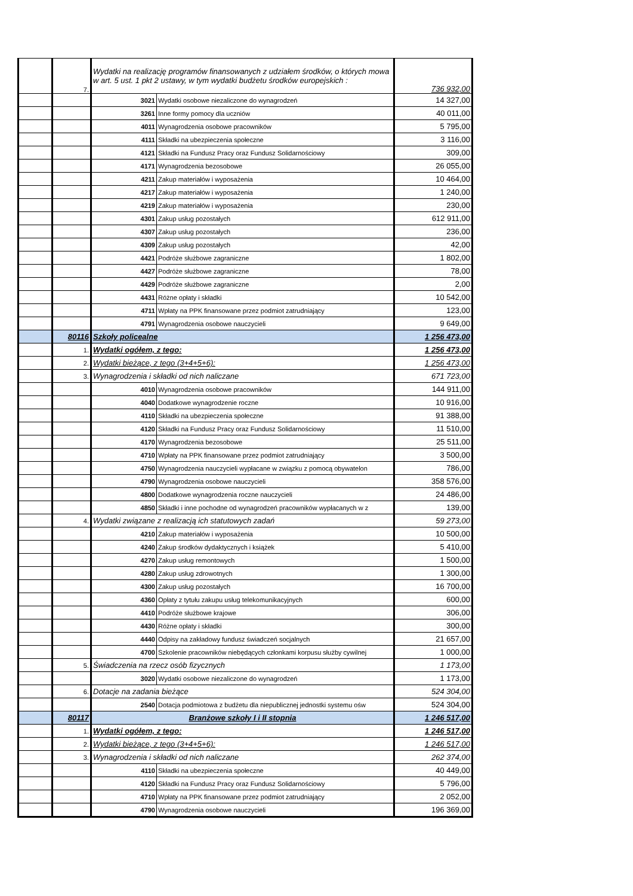| | 7. | Wydatki na realizację programów finansowanych z udziałem środków, o których mowa w art. 5 ust. 1 pkt 2 ustawy, w tym wydatki budżetu środków europejskich : | | 736 932,00 |
| | | 3021 | Wydatki osobowe niezaliczone do wynagrodzeń | 14 327,00 |
| | | 3261 | Inne formy pomocy dla uczniów | 40 011,00 |
| | | 4011 | Wynagrodzenia osobowe pracowników | 5 795,00 |
| | | 4111 | Składki na ubezpieczenia społeczne | 3 116,00 |
| | | 4121 | Składki na Fundusz Pracy oraz Fundusz Solidarnościowy | 309,00 |
| | | 4171 | Wynagrodzenia bezosobowe | 26 055,00 |
| | | 4211 | Zakup materiałów i wyposażenia | 10 464,00 |
| | | 4217 | Zakup materiałów i wyposażenia | 1 240,00 |
| | | 4219 | Zakup materiałów i wyposażenia | 230,00 |
| | | 4301 | Zakup usług pozostałych | 612 911,00 |
| | | 4307 | Zakup usług pozostałych | 236,00 |
| | | 4309 | Zakup usług pozostałych | 42,00 |
| | | 4421 | Podróże służbowe zagraniczne | 1 802,00 |
| | | 4427 | Podróże służbowe zagraniczne | 78,00 |
| | | 4429 | Podróże służbowe zagraniczne | 2,00 |
| | | 4431 | Różne opłaty i składki | 10 542,00 |
| | | 4711 | Wpłaty na PPK finansowane przez podmiot zatrudniający | 123,00 |
| | | 4791 | Wynagrodzenia osobowe nauczycieli | 9 649,00 |
| | 80116 | Szkoły policealne | | 1 256 473,00 |
| | 1. | Wydatki ogółem, z tego: | | 1 256 473,00 |
| | 2. | Wydatki bieżące, z tego (3+4+5+6): | | 1 256 473,00 |
| | 3. | Wynagrodzenia i składki od nich naliczane | | 671 723,00 |
| | | 4010 | Wynagrodzenia osobowe pracowników | 144 911,00 |
| | | 4040 | Dodatkowe wynagrodzenie roczne | 10 916,00 |
| | | 4110 | Składki na ubezpieczenia społeczne | 91 388,00 |
| | | 4120 | Składki na Fundusz Pracy oraz Fundusz Solidarnościowy | 11 510,00 |
| | | 4170 | Wynagrodzenia bezosobowe | 25 511,00 |
| | | 4710 | Wpłaty na PPK finansowane przez podmiot zatrudniający | 3 500,00 |
| | | 4750 | Wynagrodzenia nauczycieli wypłacane w związku z pomocą obywatelon | 786,00 |
| | | 4790 | Wynagrodzenia osobowe nauczycieli | 358 576,00 |
| | | 4800 | Dodatkowe wynagrodzenia roczne nauczycieli | 24 486,00 |
| | | 4850 | Składki i inne pochodne od wynagrodzeń pracowników wypłacanych w z | 139,00 |
| | 4. | Wydatki związane z realizacją ich statutowych zadań | | 59 273,00 |
| | | 4210 | Zakup materiałów i wyposażenia | 10 500,00 |
| | | 4240 | Zakup środków dydaktycznych i książek | 5 410,00 |
| | | 4270 | Zakup usług remontowych | 1 500,00 |
| | | 4280 | Zakup usług zdrowotnych | 1 300,00 |
| | | 4300 | Zakup usług pozostałych | 16 700,00 |
| | | 4360 | Opłaty z tytułu zakupu usług telekomunikacyjnych | 600,00 |
| | | 4410 | Podróże służbowe krajowe | 306,00 |
| | | 4430 | Różne opłaty i składki | 300,00 |
| | | 4440 | Odpisy na zakładowy fundusz świadczeń socjalnych | 21 657,00 |
| | | 4700 | Szkolenie pracowników niebędących członkami korpusu służby cywilnej | 1 000,00 |
| | 5. | Świadczenia na rzecz osób fizycznych | | 1 173,00 |
| | | 3020 | Wydatki osobowe niezaliczone do wynagrodzeń | 1 173,00 |
| | 6. | Dotacje na zadania bieżące | | 524 304,00 |
| | | 2540 | Dotacja podmiotowa z budżetu dla niepublicznej jednostki systemu ośw | 524 304,00 |
| | 80117 | Branżowe szkoły I i II stopnia | | 1 246 517,00 |
| | 1. | Wydatki ogółem, z tego: | | 1 246 517,00 |
| | 2. | Wydatki bieżące, z tego (3+4+5+6): | | 1 246 517,00 |
| | 3. | Wynagrodzenia i składki od nich naliczane | | 262 374,00 |
| | | 4110 | Składki na ubezpieczenia społeczne | 40 449,00 |
| | | 4120 | Składki na Fundusz Pracy oraz Fundusz Solidarnościowy | 5 796,00 |
| | | 4710 | Wpłaty na PPK finansowane przez podmiot zatrudniający | 2 052,00 |
| | | 4790 | Wynagrodzenia osobowe nauczycieli | 196 369,00 |